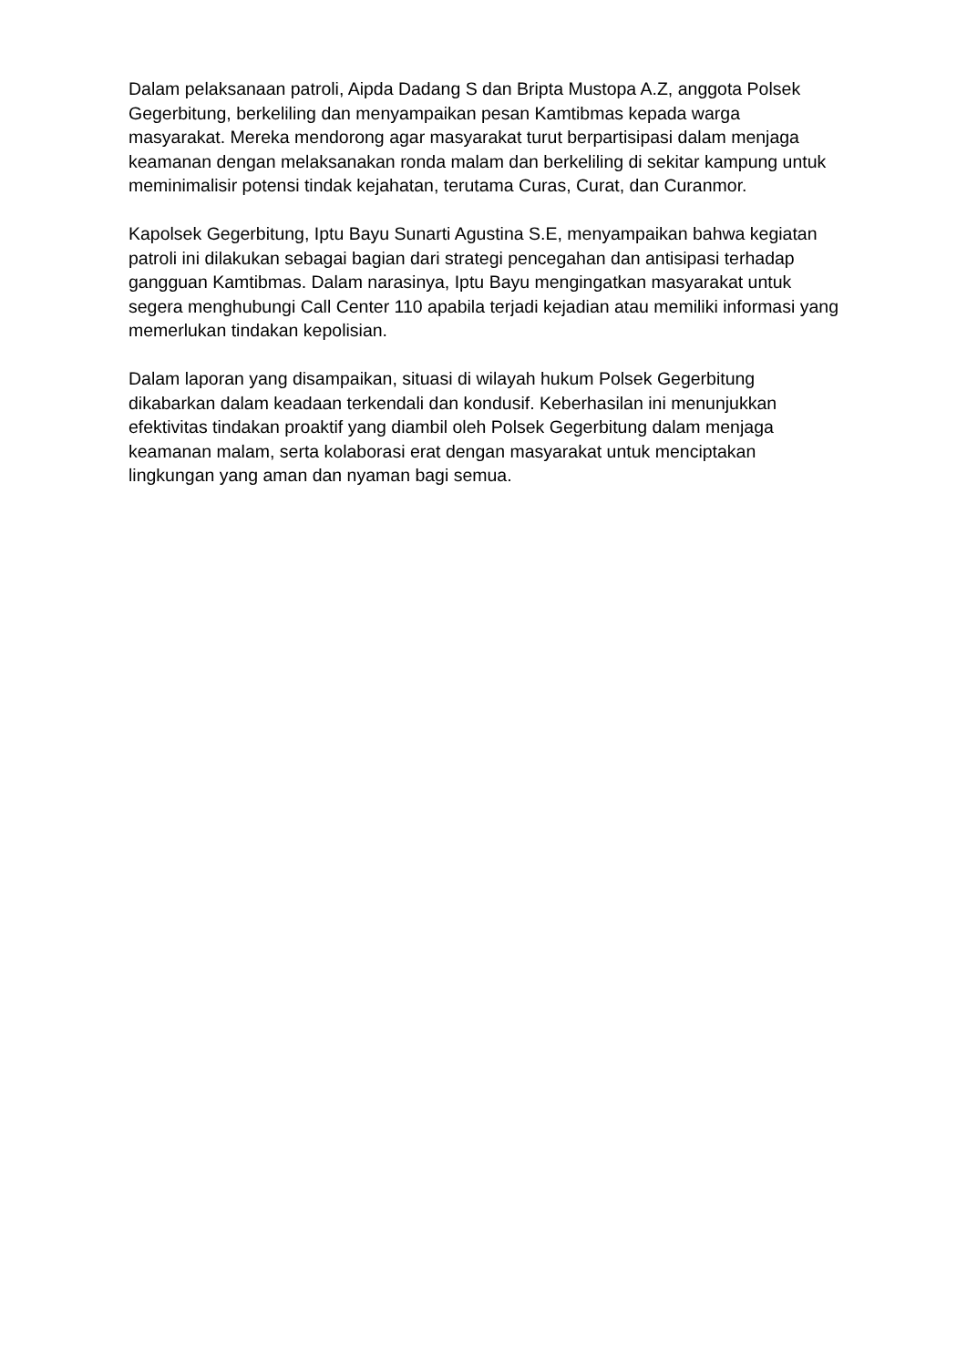Dalam pelaksanaan patroli, Aipda Dadang S dan Bripta Mustopa A.Z, anggota Polsek Gegerbitung, berkeliling dan menyampaikan pesan Kamtibmas kepada warga masyarakat. Mereka mendorong agar masyarakat turut berpartisipasi dalam menjaga keamanan dengan melaksanakan ronda malam dan berkeliling di sekitar kampung untuk meminimalisir potensi tindak kejahatan, terutama Curas, Curat, dan Curanmor.
Kapolsek Gegerbitung, Iptu Bayu Sunarti Agustina S.E, menyampaikan bahwa kegiatan patroli ini dilakukan sebagai bagian dari strategi pencegahan dan antisipasi terhadap gangguan Kamtibmas. Dalam narasinya, Iptu Bayu mengingatkan masyarakat untuk segera menghubungi Call Center 110 apabila terjadi kejadian atau memiliki informasi yang memerlukan tindakan kepolisian.
Dalam laporan yang disampaikan, situasi di wilayah hukum Polsek Gegerbitung dikabarkan dalam keadaan terkendali dan kondusif. Keberhasilan ini menunjukkan efektivitas tindakan proaktif yang diambil oleh Polsek Gegerbitung dalam menjaga keamanan malam, serta kolaborasi erat dengan masyarakat untuk menciptakan lingkungan yang aman dan nyaman bagi semua.